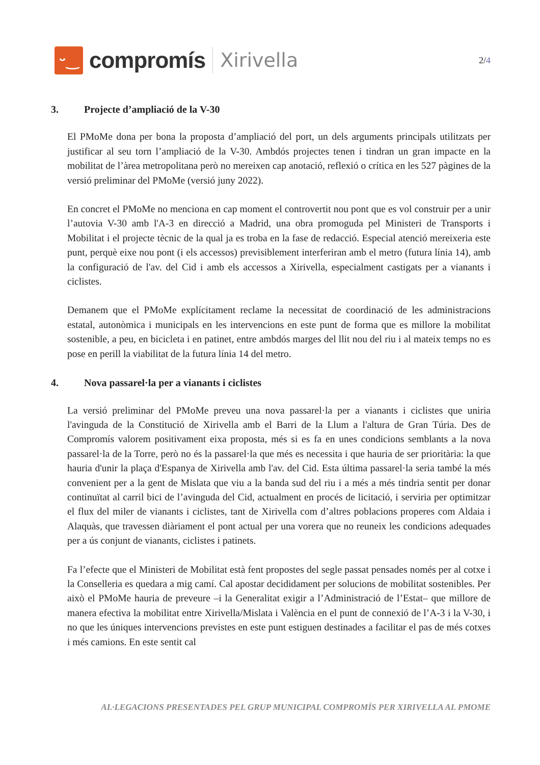ᵕ‿
compromís
Xirivella
2/4
3. Projecte d’ampliació de la V-30
El PMoMe dona per bona la proposta d’ampliació del port, un dels arguments principals utilitzats per justificar al seu torn l’ampliació de la V-30. Ambdós projectes tenen i tindran un gran impacte en la mobilitat de l’àrea metropolitana però no mereixen cap anotació, reflexió o crítica en les 527 pàgines de la versió preliminar del PMoMe (versió juny 2022).
En concret el PMoMe no menciona en cap moment el controvertit nou pont que es vol construir per a unir l’autovia V-30 amb l'A-3 en direcció a Madrid, una obra promoguda pel Ministeri de Transports i Mobilitat i el projecte tècnic de la qual ja es troba en la fase de redacció. Especial atenció mereixeria este punt, perquè eixe nou pont (i els accessos) previsiblement interferiran amb el metro (futura línia 14), amb la configuració de l'av. del Cid i amb els accessos a Xirivella, especialment castigats per a vianants i ciclistes.
Demanem que el PMoMe explícitament reclame la necessitat de coordinació de les administracions estatal, autonòmica i municipals en les intervencions en este punt de forma que es millore la mobilitat sostenible, a peu, en bicicleta i en patinet, entre ambdós marges del llit nou del riu i al mateix temps no es pose en perill la viabilitat de la futura línia 14 del metro.
4. Nova passarel·la per a vianants i ciclistes
La versió preliminar del PMoMe preveu una nova passarel·la per a vianants i ciclistes que uniria l'avinguda de la Constitució de Xirivella amb el Barri de la Llum a l'altura de Gran Túria. Des de Compromís valorem positivament eixa proposta, més si es fa en unes condicions semblants a la nova passarel·la de la Torre, però no és la passarel·la que més es necessita i que hauria de ser prioritària: la que hauria d'unir la plaça d'Espanya de Xirivella amb l'av. del Cid. Esta última passarel·la seria també la més convenient per a la gent de Mislata que viu a la banda sud del riu i a més a més tindria sentit per donar continuïtat al carril bici de l’avinguda del Cid, actualment en procés de licitació, i serviria per optimitzar el flux del miler de vianants i ciclistes, tant de Xirivella com d’altres poblacions properes com Aldaia i Alaquàs, que travessen diàriament el pont actual per una vorera que no reuneix les condicions adequades per a ús conjunt de vianants, ciclistes i patinets.
Fa l’efecte que el Ministeri de Mobilitat està fent propostes del segle passat pensades només per al cotxe i la Conselleria es quedara a mig camí. Cal apostar decididament per solucions de mobilitat sostenibles. Per això el PMoMe hauria de preveure –i la Generalitat exigir a l’Administració de l’Estat– que millore de manera efectiva la mobilitat entre Xirivella/Mislata i València en el punt de connexió de l’A-3 i la V-30, i no que les úniques intervencions previstes en este punt estiguen destinades a facilitar el pas de més cotxes i més camions. En este sentit cal
AL·LEGACIONS PRESENTADES PEL GRUP MUNICIPAL COMPROMÍS PER XIRIVELLA AL PMOME